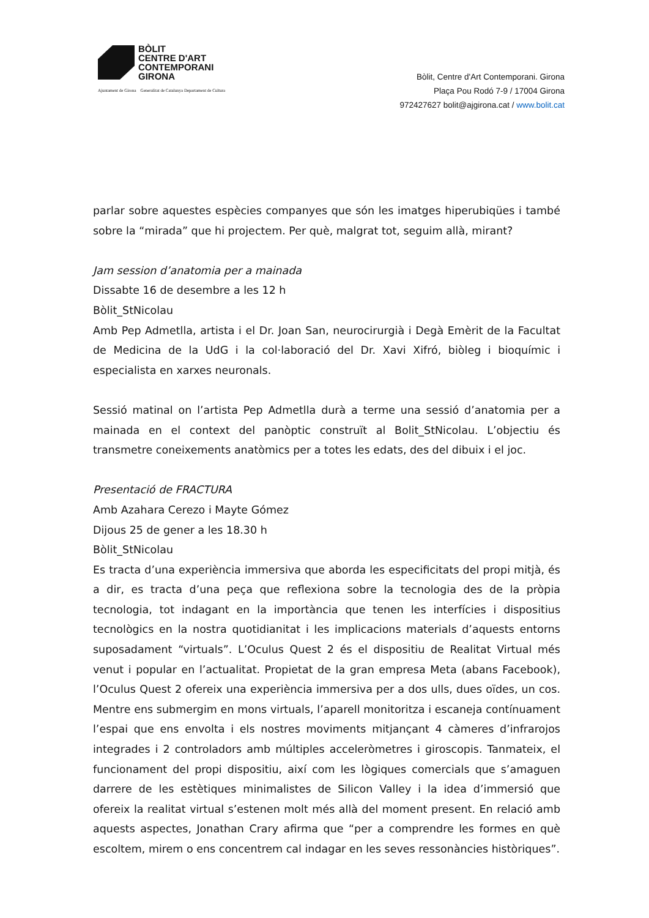BÒLIT
CENTRE D'ART
CONTEMPORANI
GIRONA
Ajuntament de Girona Generalitat de Catalunya Departament de Cultura
Bòlit, Centre d'Art Contemporani. Girona
Plaça Pou Rodó 7-9 / 17004 Girona
972427627 bolit@ajgirona.cat / www.bolit.cat
parlar sobre aquestes espècies companyes que són les imatges hiperubiqües i també sobre la “mirada” que hi projectem. Per què, malgrat tot, seguim allà, mirant?
Jam session d’anatomia per a mainada
Dissabte 16 de desembre a les 12 h
Bòlit_StNicolau
Amb Pep Admetlla, artista i el Dr. Joan San, neurocirurgià i Degà Emèrit de la Facultat de Medicina de la UdG i la col·laboració del Dr. Xavi Xifró, biòleg i bioquímic i especialista en xarxes neuronals.
Sessió matinal on l’artista Pep Admetlla durà a terme una sessió d’anatomia per a mainada en el context del panòptic construït al Bolit_StNicolau. L’objectiu és transmetre coneixements anatòmics per a totes les edats, des del dibuix i el joc.
Presentació de FRACTURA
Amb Azahara Cerezo i Mayte Gómez
Dijous 25 de gener a les 18.30 h
Bòlit_StNicolau
Es tracta d’una experiència immersiva que aborda les especificitats del propi mitjà, és a dir, es tracta d’una peça que reflexiona sobre la tecnologia des de la pròpia tecnologia, tot indagant en la importància que tenen les interfícies i dispositius tecnològics en la nostra quotidianitat i les implicacions materials d’aquests entorns suposadament “virtuals”. L’Oculus Quest 2 és el dispositiu de Realitat Virtual més venut i popular en l’actualitat. Propietat de la gran empresa Meta (abans Facebook), l’Oculus Quest 2 ofereix una experiència immersiva per a dos ulls, dues oïdes, un cos. Mentre ens submergim en mons virtuals, l’aparell monitoritza i escaneja contínuament l’espai que ens envolta i els nostres moviments mitjançant 4 càmeres d’infrarojos integrades i 2 controladors amb múltiples acceleròmetres i giroscopis. Tanmateix, el funcionament del propi dispositiu, així com les lògiques comercials que s’amaguen darrere de les estètiques minimalistes de Silicon Valley i la idea d’immersió que ofereix la realitat virtual s’estenen molt més allà del moment present. En relació amb aquests aspectes, Jonathan Crary afirma que “per a comprendre les formes en què escoltem, mirem o ens concentrem cal indagar en les seves ressonàncies històriques”.